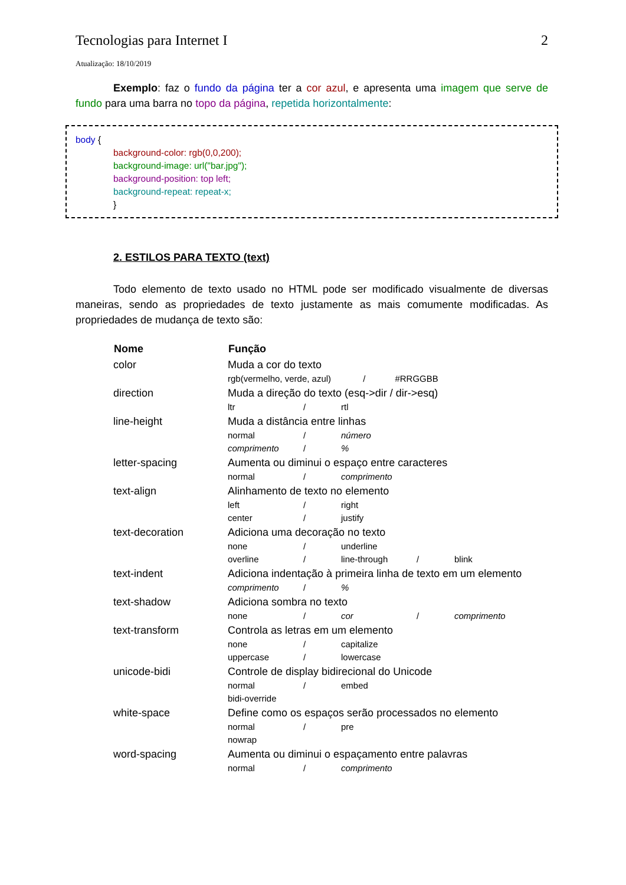Tecnologias para Internet I 2
Atualização: 18/10/2019
Exemplo: faz o fundo da página ter a cor azul, e apresenta uma imagem que serve de fundo para uma barra no topo da página, repetida horizontalmente:
body {
background-color: rgb(0,0,200);
background-image: url("bar.jpg");
background-position: top left;
background-repeat: repeat-x;
}
2. ESTILOS PARA TEXTO (text)
Todo elemento de texto usado no HTML pode ser modificado visualmente de diversas maneiras, sendo as propriedades de texto justamente as mais comumente modificadas. As propriedades de mudança de texto são:
| Nome | Função |
| --- | --- |
| color | Muda a cor do texto rgb(vermelho, verde, azul) / #RRGGBB |
| direction | Muda a direção do texto (esq->dir / dir->esq) ltr / rtl |
| line-height | Muda a distância entre linhas normal / número comprimento / % |
| letter-spacing | Aumenta ou diminui o espaço entre caracteres normal / comprimento |
| text-align | Alinhamento de texto no elemento left / right center / justify |
| text-decoration | Adiciona uma decoração no texto none / underline overline / line-through / blink |
| text-indent | Adiciona indentação à primeira linha de texto em um elemento comprimento / % |
| text-shadow | Adiciona sombra no texto none / cor / comprimento |
| text-transform | Controla as letras em um elemento none / capitalize uppercase / lowercase |
| unicode-bidi | Controle de display bidirecional do Unicode normal / embed bidi-override |
| white-space | Define como os espaços serão processados no elemento normal / pre nowrap |
| word-spacing | Aumenta ou diminui o espaçamento entre palavras normal / comprimento |